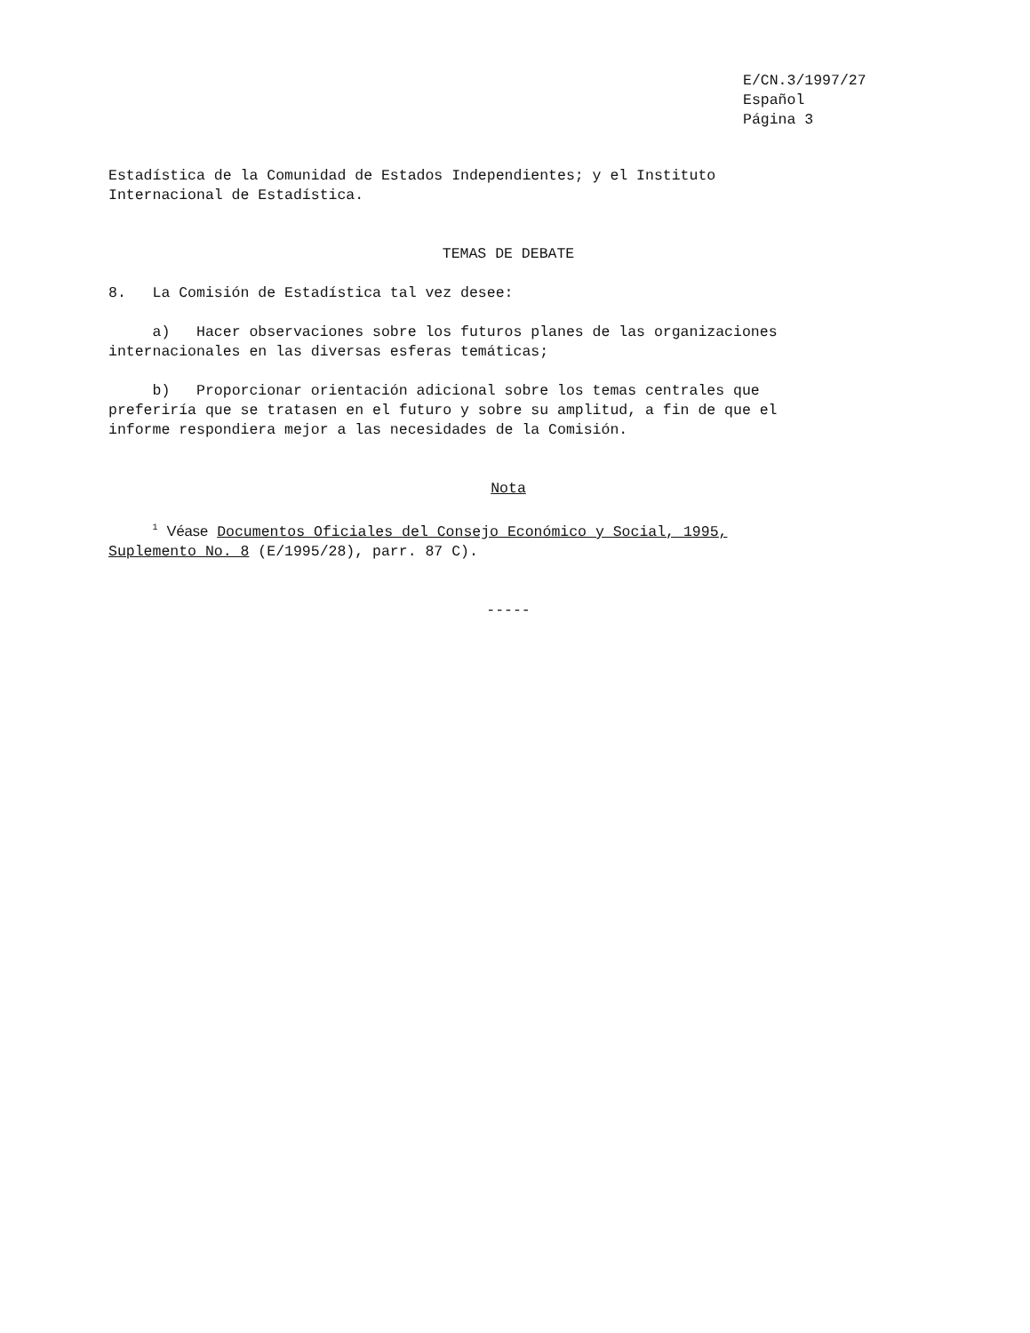E/CN.3/1997/27
Español
Página 3
Estadística de la Comunidad de Estados Independientes; y el Instituto
Internacional de Estadística.
TEMAS DE DEBATE
8. La Comisión de Estadística tal vez desee:
a) Hacer observaciones sobre los futuros planes de las organizaciones
internacionales en las diversas esferas temáticas;
b) Proporcionar orientación adicional sobre los temas centrales que
preferiría que se tratasen en el futuro y sobre su amplitud, a fin de que el
informe respondiera mejor a las necesidades de la Comisión.
Nota
<sup>1</sup> Véase Documentos Oficiales del Consejo Económico y Social, 1995,
Suplemento No. 8 (E/1995/28), parr. 87 C).
-----